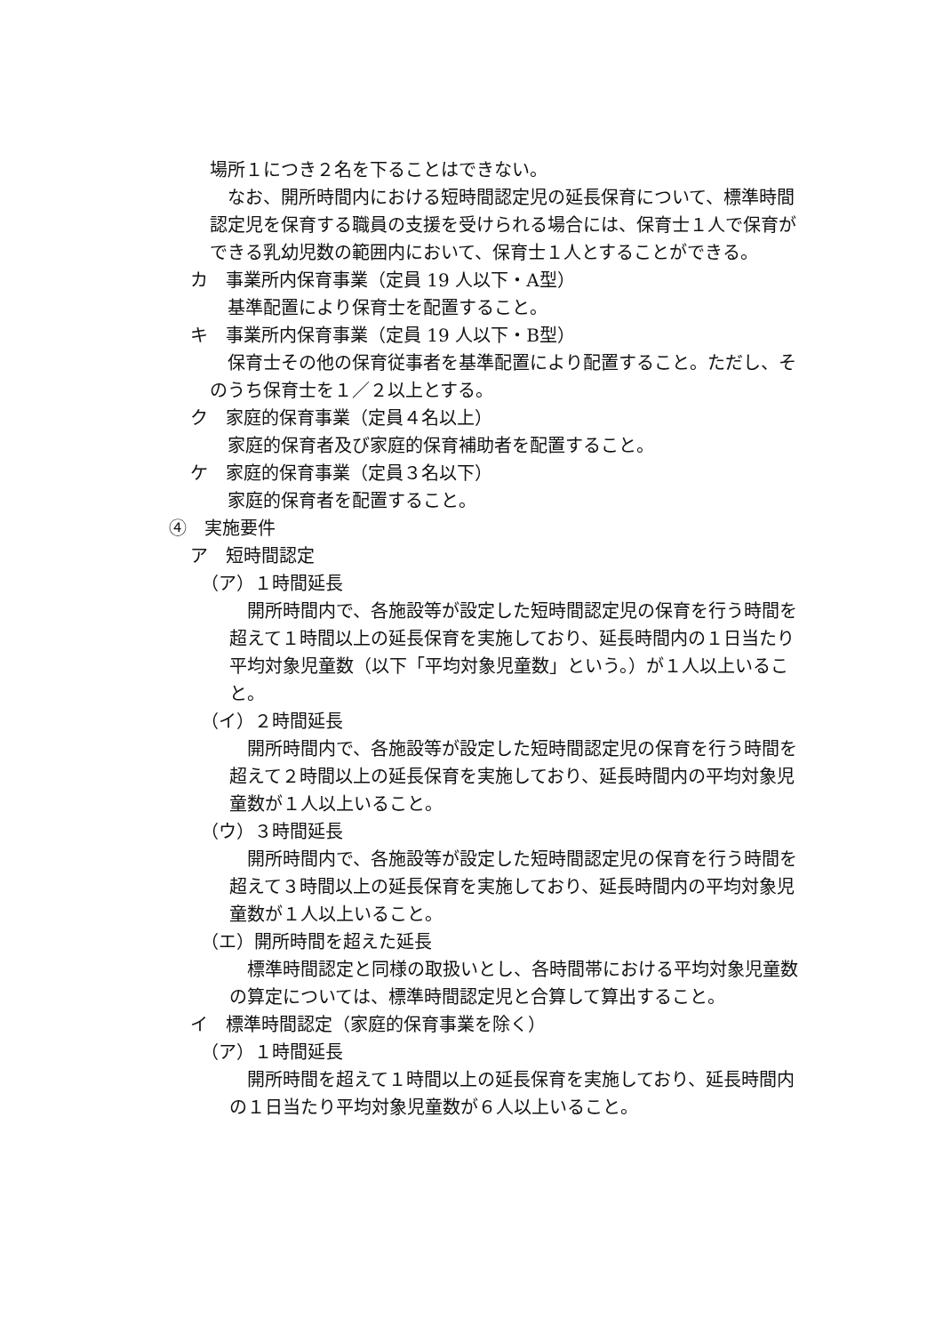場所１につき２名を下ることはできない。
なお、開所時間内における短時間認定児の延長保育について、標準時間認定児を保育する職員の支援を受けられる場合には、保育士１人で保育ができる乳幼児数の範囲内において、保育士１人とすることができる。
カ　事業所内保育事業（定員 19 人以下・A型）
基準配置により保育士を配置すること。
キ　事業所内保育事業（定員 19 人以下・B型）
保育士その他の保育従事者を基準配置により配置すること。ただし、そのうち保育士を１／２以上とする。
ク　家庭的保育事業（定員４名以上）
家庭的保育者及び家庭的保育補助者を配置すること。
ケ　家庭的保育事業（定員３名以下）
家庭的保育者を配置すること。
④　実施要件
ア　短時間認定
（ア）１時間延長
開所時間内で、各施設等が設定した短時間認定児の保育を行う時間を超えて１時間以上の延長保育を実施しており、延長時間内の１日当たり平均対象児童数（以下「平均対象児童数」という。）が１人以上いること。
（イ）２時間延長
開所時間内で、各施設等が設定した短時間認定児の保育を行う時間を超えて２時間以上の延長保育を実施しており、延長時間内の平均対象児童数が１人以上いること。
（ウ）３時間延長
開所時間内で、各施設等が設定した短時間認定児の保育を行う時間を超えて３時間以上の延長保育を実施しており、延長時間内の平均対象児童数が１人以上いること。
（エ）開所時間を超えた延長
標準時間認定と同様の取扱いとし、各時間帯における平均対象児童数の算定については、標準時間認定児と合算して算出すること。
イ　標準時間認定（家庭的保育事業を除く）
（ア）１時間延長
開所時間を超えて１時間以上の延長保育を実施しており、延長時間内の１日当たり平均対象児童数が６人以上いること。